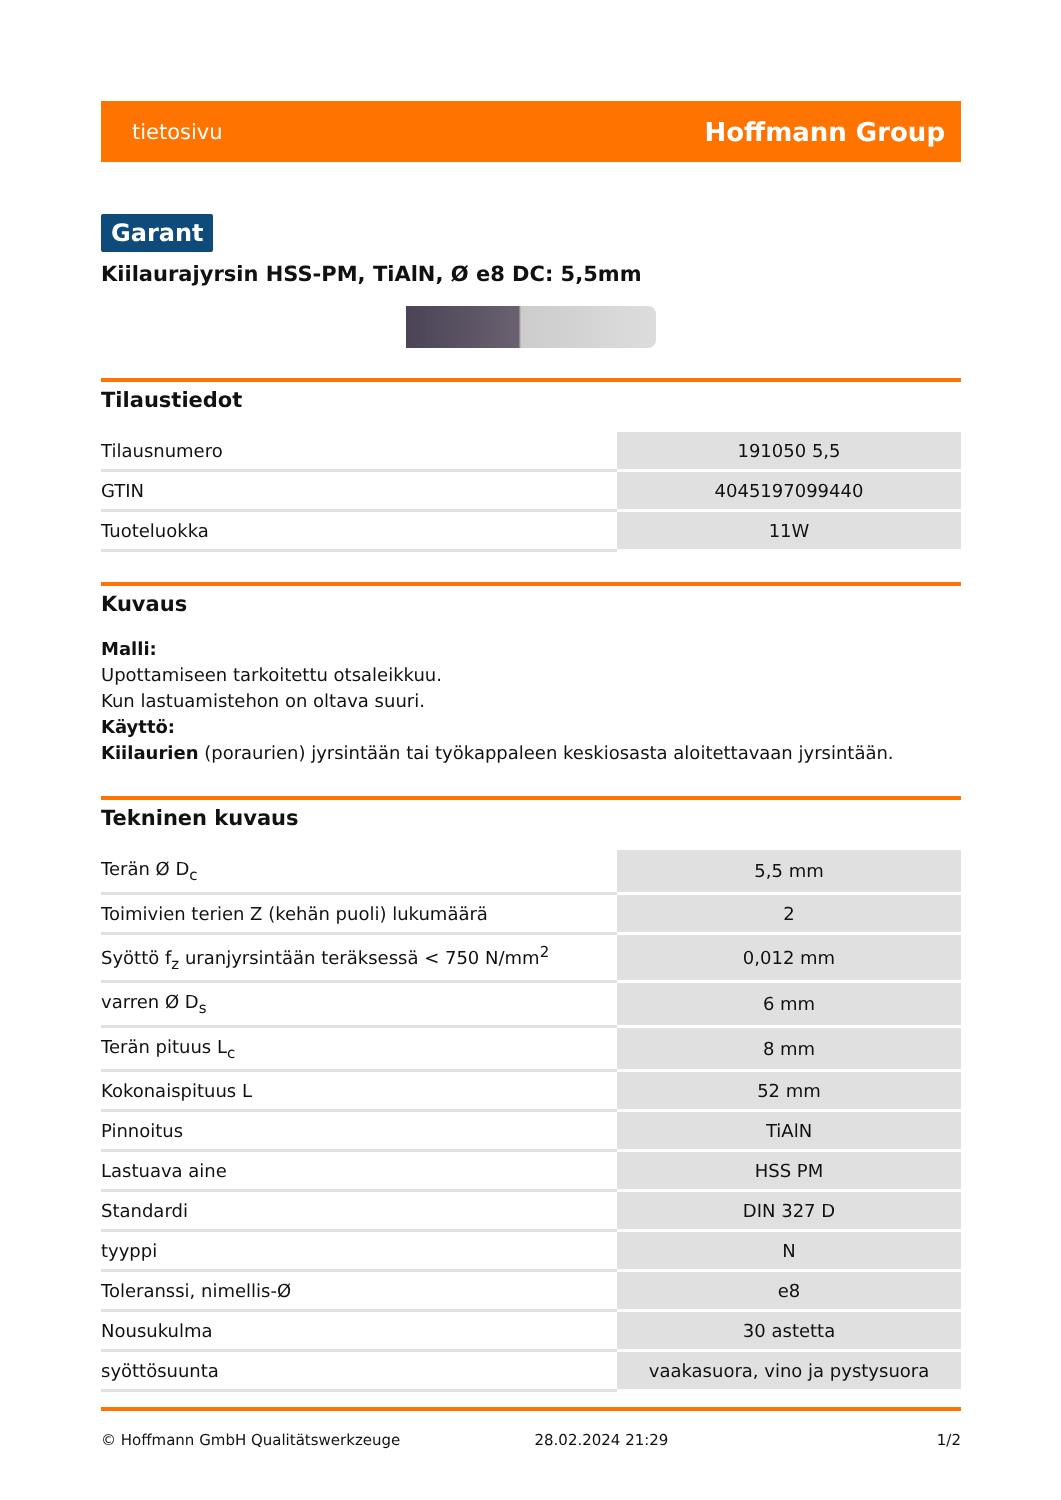tietosivu Hoffmann Group
Garant
Kiilaurajyrsin HSS-PM, TiAlN, Ø e8 DC: 5,5mm
Tilaustiedot
| Tilausnumero | 191050 5,5 |
| GTIN | 4045197099440 |
| Tuoteluokka | 11W |
Kuvaus
Malli:
Upottamiseen tarkoitettu otsaleikkuu.
Kun lastuamistehon on oltava suuri.
Käyttö:
Kiilaurien (poraurien) jyrsintään tai työkappaleen keskiosasta aloitettavaan jyrsintään.
Tekninen kuvaus
| Terän Ø D<sub>c</sub> | 5,5 mm |
| Toimivien terien Z (kehän puoli) lukumäärä | 2 |
| Syöttö f<sub>z</sub> uranjyrsintään teräksessä < 750 N/mm<sup>2</sup> | 0,012 mm |
| varren Ø D<sub>s</sub> | 6 mm |
| Terän pituus L<sub>c</sub> | 8 mm |
| Kokonaispituus L | 52 mm |
| Pinnoitus | TiAlN |
| Lastuava aine | HSS PM |
| Standardi | DIN 327 D |
| tyyppi | N |
| Toleranssi, nimellis-Ø | e8 |
| Nousukulma | 30 astetta |
| syöttösuunta | vaakasuora, vino ja pystysuora |
© Hoffmann GmbH Qualitätswerkzeuge 28.02.2024 21:29 1/2